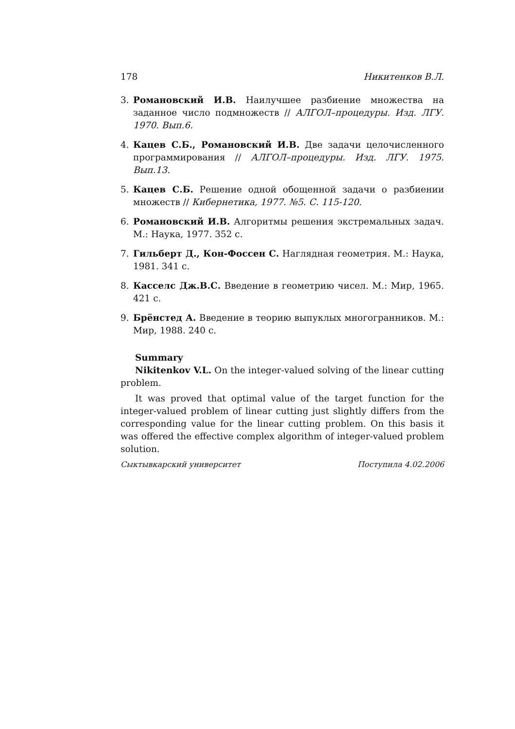178 Никитенков В.Л.
3. Романовский И.В. Наилучшее разбиение множества на заданное число подмножеств // АЛГОЛ–процедуры. Изд. ЛГУ. 1970. Вып.6.
4. Кацев С.Б., Романовский И.В. Две задачи целочисленного программирования // АЛГОЛ–процедуры. Изд. ЛГУ. 1975. Вып.13.
5. Кацев С.Б. Решение одной обощенной задачи о разбиении множеств // Кибернетика, 1977. №5. С. 115-120.
6. Романовский И.В. Алгоритмы решения экстремальных задач. М.: Наука, 1977. 352 с.
7. Гильберт Д., Кон-Фоссен С. Наглядная геометрия. М.: Наука, 1981. 341 с.
8. Касселс Дж.В.С. Введение в геометрию чисел. М.: Мир, 1965. 421 с.
9. Брёнстед А. Введение в теорию выпуклых многогранников. М.: Мир, 1988. 240 с.
Summary
Nikitenkov V.L. On the integer-valued solving of the linear cutting problem.
It was proved that optimal value of the target function for the integer-valued problem of linear cutting just slightly differs from the corresponding value for the linear cutting problem. On this basis it was offered the effective complex algorithm of integer-valued problem solution.
Сыктывкарский университет Поступила 4.02.2006